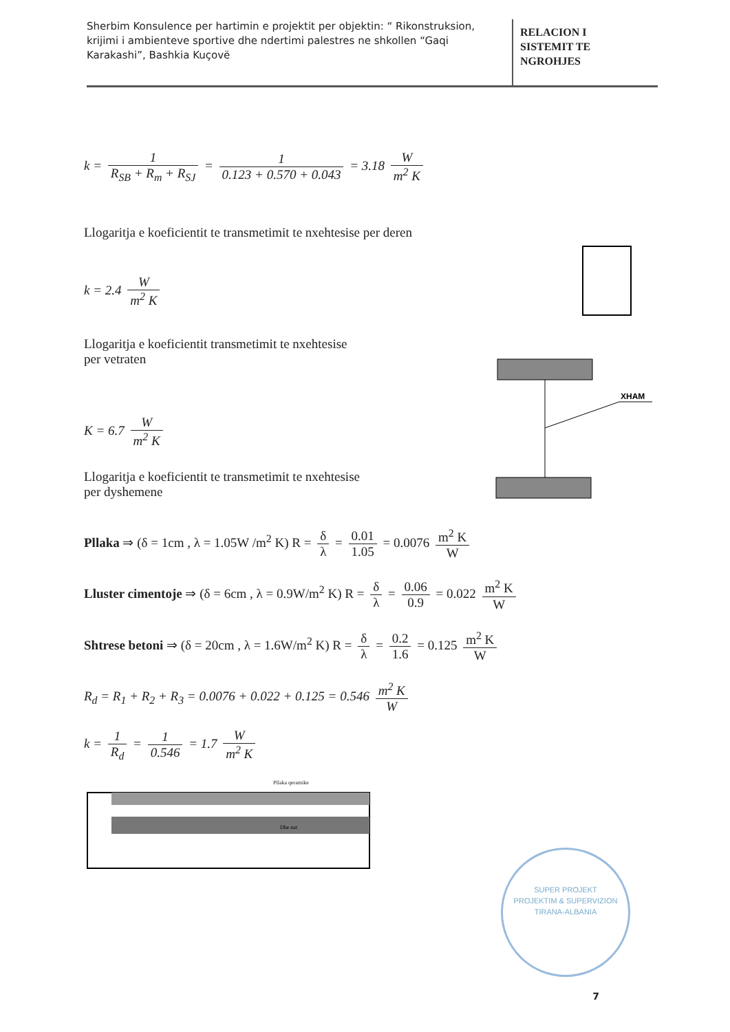Sherbim Konsulence per hartimin e projektit per objektin: “ Rikonstruksion, krijimi i ambienteve sportive dhe ndertimi palestres ne shkollen “Gaqi Karakashi”, Bashkia Kuçovë
RELACION I
SISTEMIT TE
NGROHJES
k = 1 R<sub>SB</sub> + R<sub>m</sub> + R<sub>SJ</sub> = 1 0.123 + 0.570 + 0.043 = 3.18 W m<sup>2</sup> K
Llogaritja e koeficientit te transmetimit te nxehtesise per deren
k = 2.4 W m<sup>2</sup> K
Llogaritja e koeficientit transmetimit te nxehtesise
per vetraten
K = 6.7 W m<sup>2</sup> K
Llogaritja e koeficientit te transmetimit te nxehtesise
per dyshemene
Pllaka ⇒ (δ = 1cm , λ = 1.05W /m<sup>2</sup> K) R = δ λ = 0.01 1.05 = 0.0076 m<sup>2</sup> K W
Lluster cimentoje ⇒ (δ = 6cm , λ = 0.9W/m<sup>2</sup> K) R = δ λ = 0.06 0.9 = 0.022 m<sup>2</sup> K W
Shtrese betoni ⇒ (δ = 20cm , λ = 1.6W/m<sup>2</sup> K) R = δ λ = 0.2 1.6 = 0.125 m<sup>2</sup> K W
R<sub>d</sub> = R<sub>1</sub> + R<sub>2</sub> + R<sub>3</sub> = 0.0076 + 0.022 + 0.125 = 0.546 m<sup>2</sup> K W
k = 1 R<sub>d</sub> = 1 0.546 = 1.7 W m<sup>2</sup> K
Pllaka qeramike
Dhe nat
XHAM
SUPER PROJEKT
PROJEKTIM & SUPERVIZION
TIRANA-ALBANIA
7